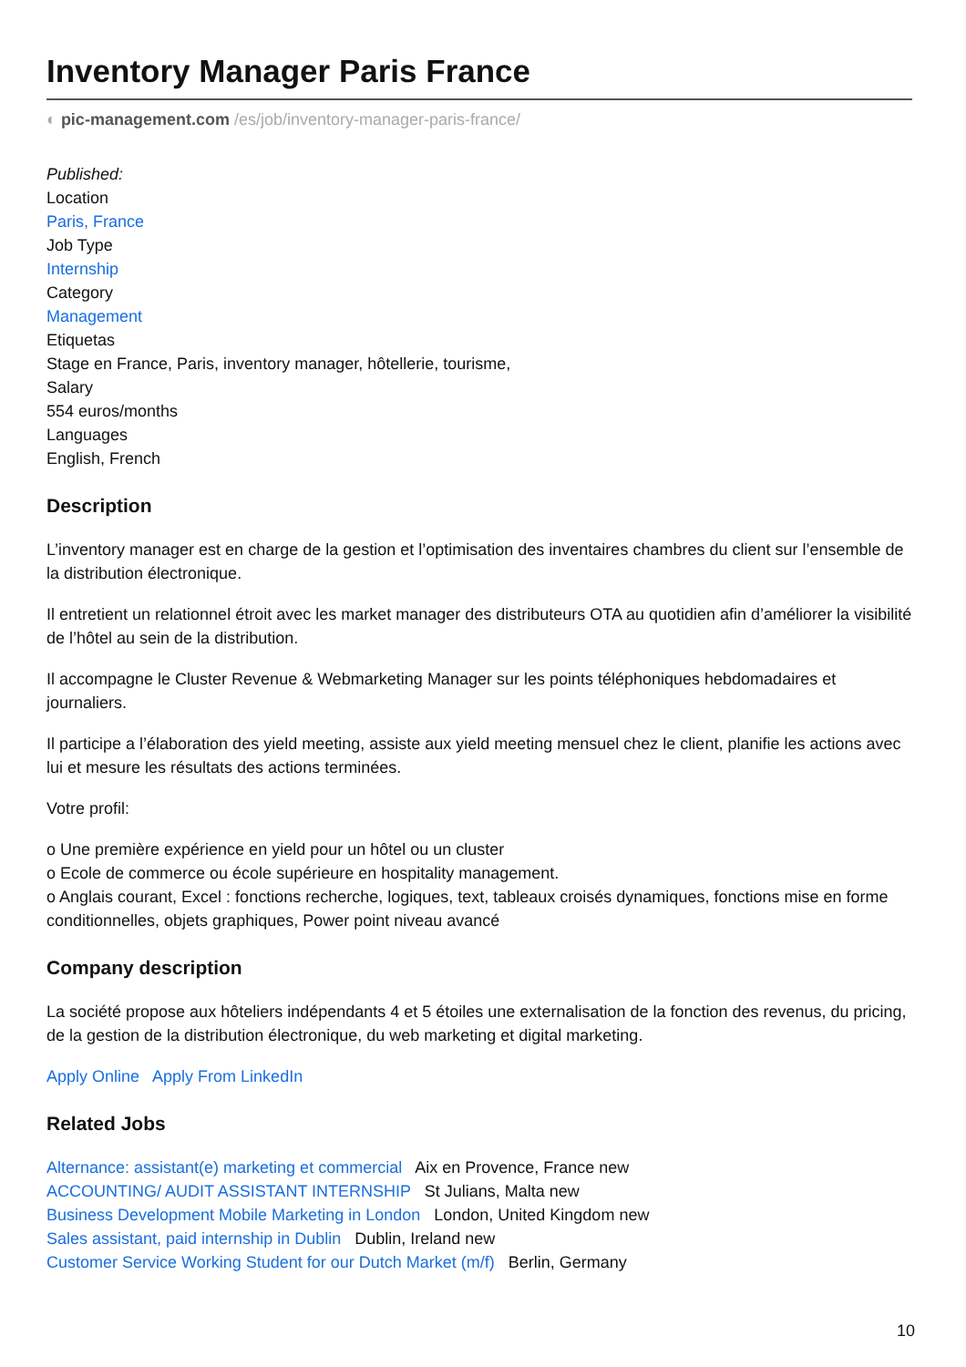Inventory Manager Paris France
◐ pic-management.com /es/job/inventory-manager-paris-france/
Published:
Location
Paris, France
Job Type
Internship
Category
Management
Etiquetas
Stage en France, Paris, inventory manager, hôtellerie, tourisme,
Salary
554 euros/months
Languages
English, French
Description
L’inventory manager est en charge de la gestion et l’optimisation des inventaires chambres du client sur l’ensemble de la distribution électronique.
Il entretient un relationnel étroit avec les market manager des distributeurs OTA au quotidien afin d’améliorer la visibilité de l’hôtel au sein de la distribution.
Il accompagne le Cluster Revenue & Webmarketing Manager sur les points téléphoniques hebdomadaires et journaliers.
Il participe a l’élaboration des yield meeting, assiste aux yield meeting mensuel chez le client, planifie les actions avec lui et mesure les résultats des actions terminées.
Votre profil:
o Une première expérience en yield pour un hôtel ou un cluster
o Ecole de commerce ou école supérieure en hospitality management.
o Anglais courant, Excel : fonctions recherche, logiques, text, tableaux croisés dynamiques, fonctions mise en forme conditionnelles, objets graphiques, Power point niveau avancé
Company description
La société propose aux hôteliers indépendants 4 et 5 étoiles une externalisation de la fonction des revenus, du pricing, de la gestion de la distribution électronique, du web marketing et digital marketing.
Apply Online Apply From LinkedIn
Related Jobs
Alternance: assistant(e) marketing et commercial Aix en Provence, France new
ACCOUNTING/ AUDIT ASSISTANT INTERNSHIP St Julians, Malta new
Business Development Mobile Marketing in London London, United Kingdom new
Sales assistant, paid internship in Dublin Dublin, Ireland new
Customer Service Working Student for our Dutch Market (m/f) Berlin, Germany
10